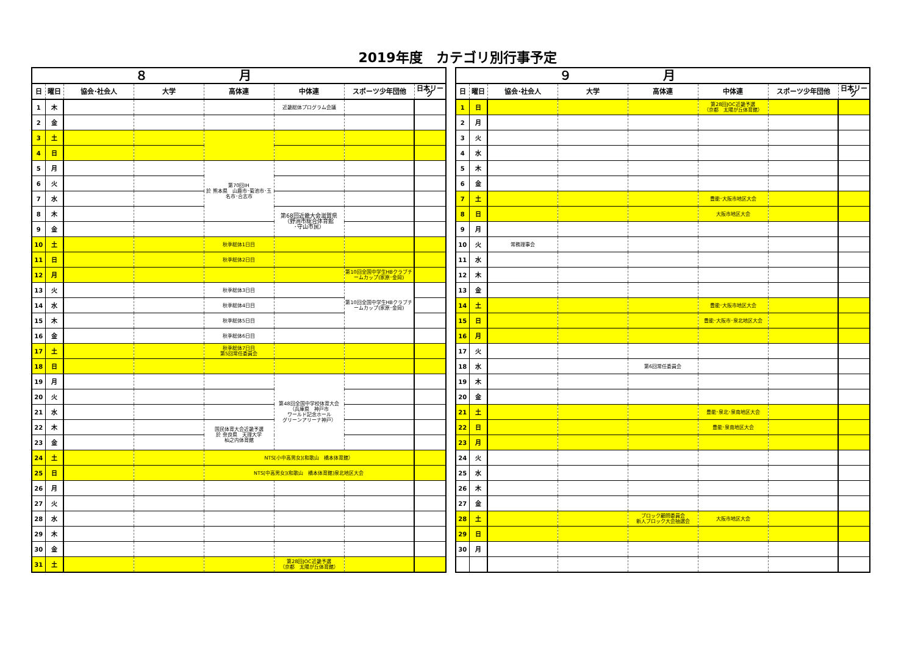2019年度　カテゴリ別行事予定
| ８月 | | | | | | | |
| --- | --- | --- | --- | --- | --- | --- | --- |
| 日 | 曜日 | 協会･社会人 | 大学 | 高体連 | 中体連 | スポーツ少年団他 | 日本リーグ |
| 1 | 木 | | | | 近畿総体プログラム会議 | | |
| 2 | 金 | | | | | | |
| 3 | 土 | | | | | | |
| 4 | 日 | | | | | | |
| 5 | 月 | | | 第70回IH 於 熊本県 山鹿市･菊池市･玉名市･合志市 | | | |
| 6 | 火 | | | | | | |
| 7 | 水 | | | | | | |
| 8 | 木 | | | | 第68回近畿大会滋賀県 （野洲市総合体育館 ･守山市民） | | |
| 9 | 金 | | | | | | |
| 10 | 土 | | | 秋季総体1日目 | | | |
| 11 | 日 | | | 秋季総体2日目 | | | |
| 12 | 月 | | | | | 第10回全国中学生HBクラブチームカップ(家原･金岡) | |
| 13 | 火 | | | 秋季総体3日目 | | 第10回全国中学生HBクラブチームカップ(家原･金岡) | |
| 14 | 水 | | | 秋季総体4日目 | | | |
| 15 | 木 | | | 秋季総体5日目 | | | |
| 16 | 金 | | | 秋季総体6日目 | | | |
| 17 | 土 | | | 秋季総体7日目 第5回常任委員会 | | | |
| 18 | 日 | | | | | | |
| 19 | 月 | | | | 第48回全国中学校体育大会 （兵庫県 神戸市 ワールド記念ホール グリーンアリーナ神戸） | | |
| 20 | 火 | | | | | | |
| 21 | 水 | | | | | | |
| 22 | 木 | | | 国民体育大会近畿予選 於 奈良県 天理大学 杣之内体育館 | | | |
| 23 | 金 | | | | | | |
| 24 | 土 | | | NTS[小中高男女](和歌山 橋本体育館） | | | |
| 25 | 日 | | | NTS[中高男女](和歌山 橋本体育館)泉北地区大会 | | | |
| 26 | 月 | | | | | | |
| 27 | 火 | | | | | | |
| 28 | 水 | | | | | | |
| 29 | 木 | | | | | | |
| 30 | 金 | | | | | | |
| 31 | 土 | | | | 第28回JOC近畿予選 （京都 太陽が丘体育館） | | |
| ９月 | | | | | | | |
| --- | --- | --- | --- | --- | --- | --- | --- |
| 日 | 曜日 | 協会･社会人 | 大学 | 高体連 | 中体連 | スポーツ少年団他 | 日本リーグ |
| 1 | 日 | | | | 第28回JOC近畿予選 （京都 太陽が丘体育館） | | |
| 2 | 月 | | | | | | |
| 3 | 火 | | | | | | |
| 4 | 水 | | | | | | |
| 5 | 木 | | | | | | |
| 6 | 金 | | | | | | |
| 7 | 土 | | | | 豊能･大阪市地区大会 | | |
| 8 | 日 | | | | 大阪市地区大会 | | |
| 9 | 月 | | | | | | |
| 10 | 火 | 常務理事会 | | | | | |
| 11 | 水 | | | | | | |
| 12 | 木 | | | | | | |
| 13 | 金 | | | | | | |
| 14 | 土 | | | | 豊能･大阪市地区大会 | | |
| 15 | 日 | | | | 豊能･大阪市･泉北地区大会 | | |
| 16 | 月 | | | | | | |
| 17 | 火 | | | | | | |
| 18 | 水 | | | 第6回常任委員会 | | | |
| 19 | 木 | | | | | | |
| 20 | 金 | | | | | | |
| 21 | 土 | | | | 豊能･泉北･泉南地区大会 | | |
| 22 | 日 | | | | 豊能･泉南地区大会 | | |
| 23 | 月 | | | | | | |
| 24 | 火 | | | | | | |
| 25 | 水 | | | | | | |
| 26 | 木 | | | | | | |
| 27 | 金 | | | | | | |
| 28 | 土 | | | ブロック顧問委員会 新人ブロック大会抽選会 | 大阪市地区大会 | | |
| 29 | 日 | | | | | | |
| 30 | 月 | | | | | | |